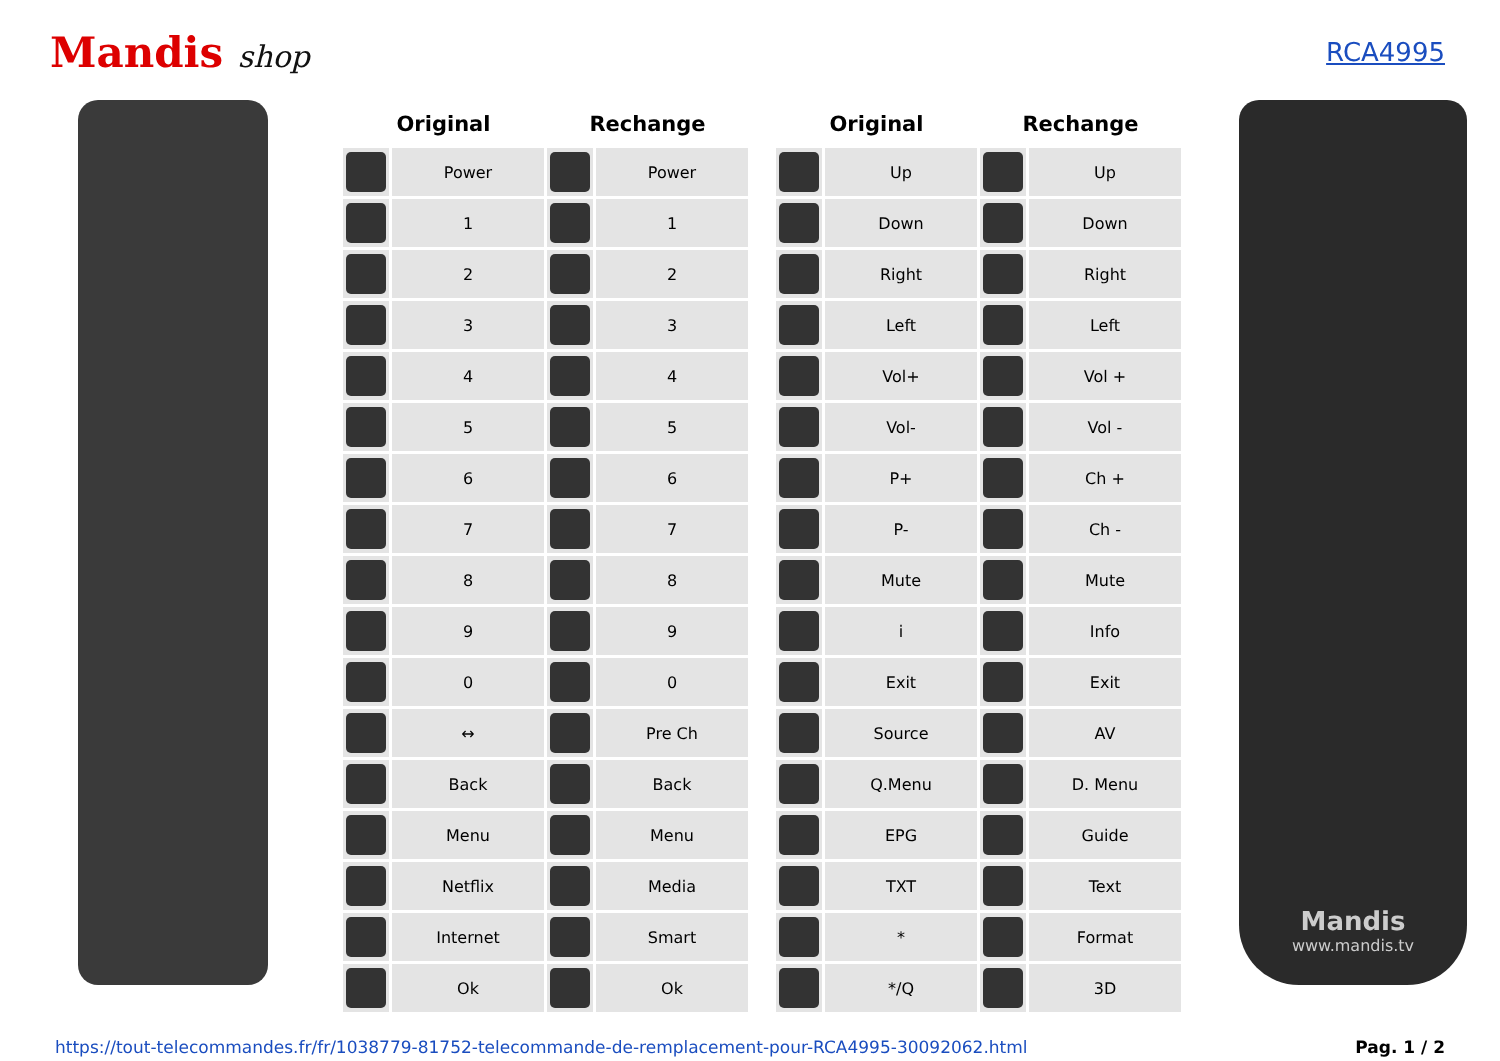Mandis shop
RCA4995
| Original | | Rechange | | | Original | | Rechange | |
| --- | --- | --- | --- | --- | --- | --- | --- | --- |
| | Power | | Power | | | Up | | Up |
| | 1 | | 1 | | | Down | | Down |
| | 2 | | 2 | | | Right | | Right |
| | 3 | | 3 | | | Left | | Left |
| | 4 | | 4 | | | Vol+ | | Vol + |
| | 5 | | 5 | | | Vol- | | Vol - |
| | 6 | | 6 | | | P+ | | Ch + |
| | 7 | | 7 | | | P- | | Ch - |
| | 8 | | 8 | | | Mute | | Mute |
| | 9 | | 9 | | | i | | Info |
| | 0 | | 0 | | | Exit | | Exit |
| | ↔ | | Pre Ch | | | Source | | AV |
| | Back | | Back | | | Q.Menu | | D. Menu |
| | Menu | | Menu | | | EPG | | Guide |
| | Netflix | | Media | | | TXT | | Text |
| | Internet | | Smart | | | * | | Format |
| | Ok | | Ok | | | */Q | | 3D |
Mandis
www.mandis.tv
https://tout-telecommandes.fr/fr/1038779-81752-telecommande-de-remplacement-pour-RCA4995-30092062.html Pag. 1 / 2